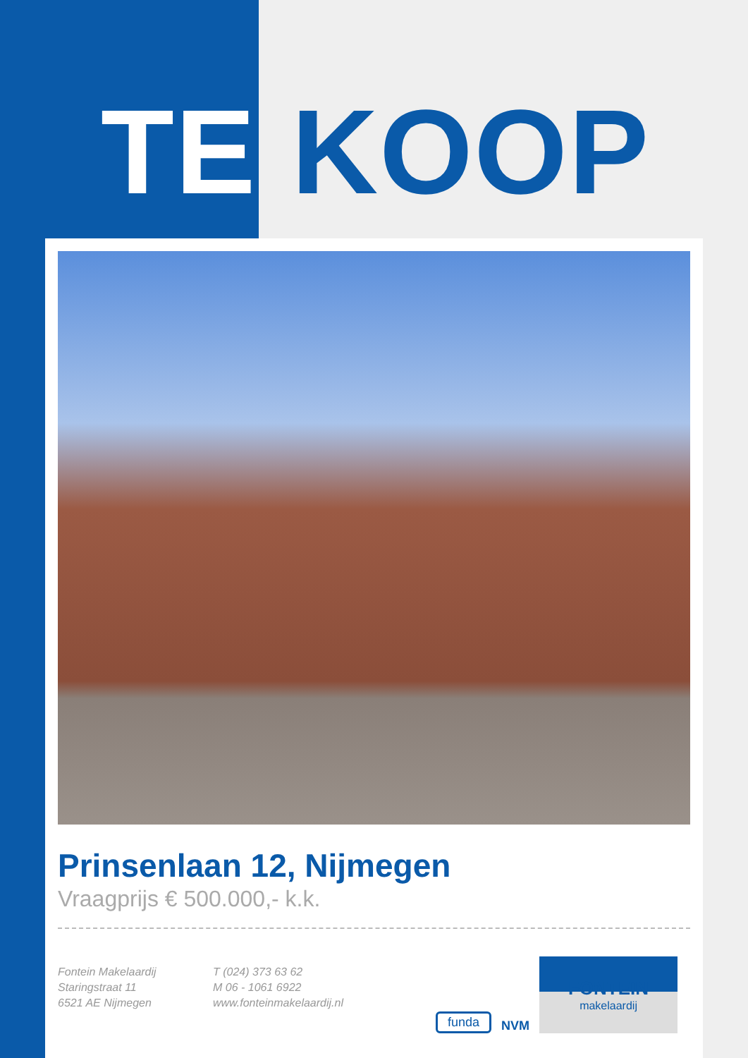TE KOOP
Prinsenlaan 12, Nijmegen
Vraagprijs € 500.000,- k.k.
Fontein Makelaardij
Staringstraat 11
6521 AE Nijmegen
T (024) 373 63 62
M 06 - 1061 6922
www.fonteinmakelaardij.nl
funda NVM
FONTEIN
makelaardij